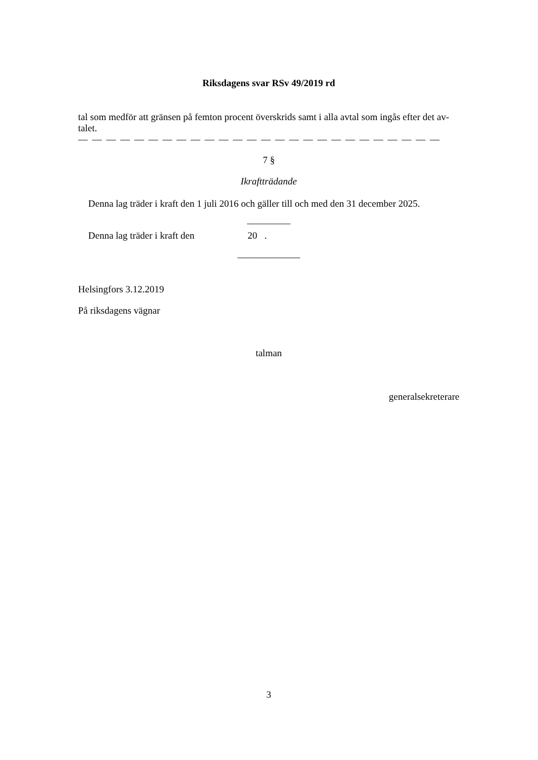Riksdagens svar RSv 49/2019 rd
tal som medför att gränsen på femton procent överskrids samt i alla avtal som ingås efter det av-
talet.
— — — — — — — — — — — — — — — — — — — — — — — — — —
7 §
Ikraftträdande
Denna lag träder i kraft den 1 juli 2016 och gäller till och med den 31 december 2025.
_________
Denna lag träder i kraft den 20 .
_____________
Helsingfors 3.12.2019
På riksdagens vägnar
talman
generalsekreterare
3